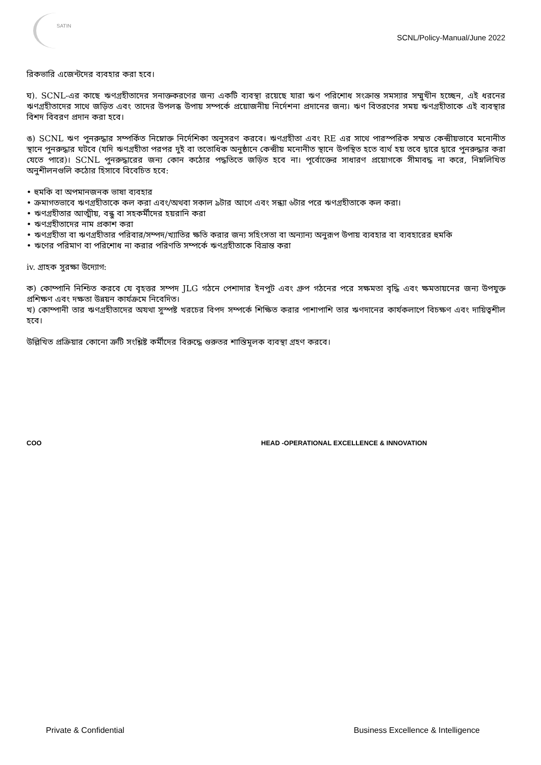SATIN
SCNL/Policy-Manual/June 2022
রিকভারি এজেন্টদের ব্যবহার করা হবে।
ঘ). SCNL-এর কাছে ঋণগ্রহীতাদের সনাক্তকরণের জন্য একটি ব্যবস্থা রয়েছে যারা ঋণ পরিশোধ সংক্রান্ত সমস্যার সম্মুখীন হচ্ছেন, এই ধরনের ঋণগ্রহীতাদের সাথে জড়িত এবং তাদের উপলব্ধ উপায় সম্পর্কে প্রয়োজনীয় নির্দেশনা প্রদানের জন্য। ঋণ বিতরণের সময় ঋণগ্রহীতাকে এই ব্যবস্থার বিশদ বিবরণ প্রদান করা হবে।
ঙ) SCNL ঋণ পুনরুদ্ধার সম্পর্কিত নিম্নোক্ত নির্দেশিকা অনুসরণ করবে। ঋণগ্রহীতা এবং RE এর সাথে পারস্পরিক সম্মত কেন্দ্রীয়ভাবে মনোনীত স্থানে পুনরুদ্ধার ঘটবে (যদি ঋণগ্রহীতা পরপর দুই বা ততোধিক অনুষ্ঠানে কেন্দ্রীয় মনোনীত স্থানে উপস্থিত হতে ব্যর্থ হয় তবে দ্বারে দ্বারে পুনরুদ্ধার করা যেতে পারে)। SCNL পুনরুদ্ধারের জন্য কোন কঠোর পদ্ধতিতে জড়িত হবে না। পূর্বোক্তের সাধারণ প্রয়োগকে সীমাবদ্ধ না করে, নিম্নলিখিত অনুশীলনগুলি কঠোর হিসাবে বিবেচিত হবে:
• হুমকি বা অপমানজনক ভাষা ব্যবহার
• ক্রমাগতভাবে ঋণগ্রহীতাকে কল করা এবং/অথবা সকাল ৯টার আগে এবং সন্ধ্যা ৬টার পরে ঋণগ্রহীতাকে কল করা।
• ঋণগ্রহীতার আত্মীয়, বন্ধু বা সহকর্মীদের হয়রানি করা
• ঋণগ্রহীতাদের নাম প্রকাশ করা
• ঋণগ্রহীতা বা ঋণগ্রহীতার পরিবার/সম্পদ/খ্যাতির ক্ষতি করার জন্য সহিংসতা বা অন্যান্য অনুরূপ উপায় ব্যবহার বা ব্যবহারের হুমকি
• ঋণের পরিমাণ বা পরিশোধ না করার পরিণতি সম্পর্কে ঋণগ্রহীতাকে বিভ্রান্ত করা
iv. গ্রাহক সুরক্ষা উদ্যোগ:
ক) কোম্পানি নিশ্চিত করবে যে বৃহত্তর সম্পদ JLG গঠনে পেশাদার ইনপুট এবং গ্রুপ গঠনের পরে সক্ষমতা বৃদ্ধি এবং ক্ষমতায়নের জন্য উপযুক্ত প্রশিক্ষণ এবং দক্ষতা উন্নয়ন কার্যক্রমে নিবেদিত।
খ) কোম্পানী তার ঋণগ্রহীতাদের অযথা সুস্পষ্ট খরচের বিপদ সম্পর্কে শিক্ষিত করার পাশাপাশি তার ঋণদানের কার্যকলাপে বিচক্ষণ এবং দায়িত্বশীল হবে।
উল্লিখিত প্রক্রিয়ার কোনো ত্রুটি সংশ্লিষ্ট কর্মীদের বিরুদ্ধে গুরুতর শাস্তিমূলক ব্যবস্থা গ্রহণ করবে।
COO HEAD -OPERATIONAL EXCELLENCE & INNOVATION
Private & Confidential Business Excellence & Intelligence